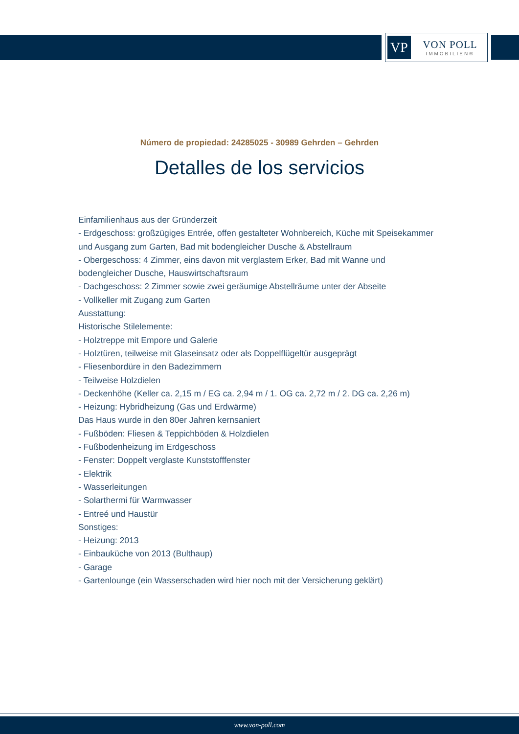VP
VON POLL
IMMOBILIEN®
Número de propiedad: 24285025 - 30989 Gehrden – Gehrden
Detalles de los servicios
Einfamilienhaus aus der Gründerzeit
- Erdgeschoss: großzügiges Entrée, offen gestalteter Wohnbereich, Küche mit Speisekammer und Ausgang zum Garten, Bad mit bodengleicher Dusche & Abstellraum
- Obergeschoss: 4 Zimmer, eins davon mit verglastem Erker, Bad mit Wanne und bodengleicher Dusche, Hauswirtschaftsraum
- Dachgeschoss: 2 Zimmer sowie zwei geräumige Abstellräume unter der Abseite
- Vollkeller mit Zugang zum Garten
Ausstattung:
Historische Stilelemente:
- Holztreppe mit Empore und Galerie
- Holztüren, teilweise mit Glaseinsatz oder als Doppelflügeltür ausgeprägt
- Fliesenbordüre in den Badezimmern
- Teilweise Holzdielen
- Deckenhöhe (Keller ca. 2,15 m / EG ca. 2,94 m / 1. OG ca. 2,72 m / 2. DG ca. 2,26 m)
- Heizung: Hybridheizung (Gas und Erdwärme)
Das Haus wurde in den 80er Jahren kernsaniert
- Fußböden: Fliesen & Teppichböden & Holzdielen
- Fußbodenheizung im Erdgeschoss
- Fenster: Doppelt verglaste Kunststofffenster
- Elektrik
- Wasserleitungen
- Solarthermi für Warmwasser
- Entreé und Haustür
Sonstiges:
- Heizung: 2013
- Einbauküche von 2013 (Bulthaup)
- Garage
- Gartenlounge (ein Wasserschaden wird hier noch mit der Versicherung geklärt)
www.von-poll.com